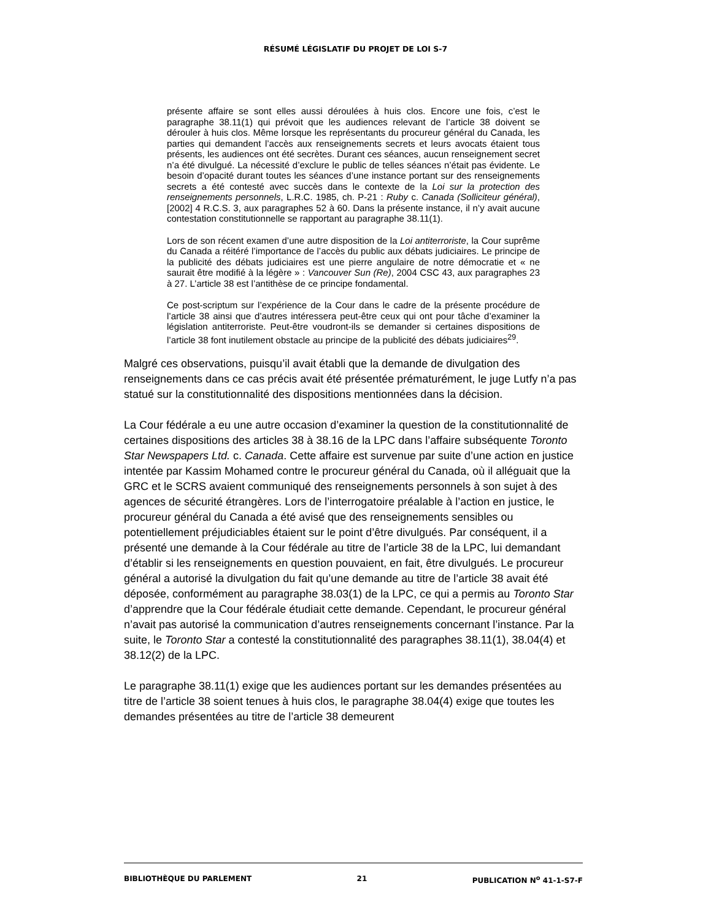RÉSUMÉ LÉGISLATIF DU PROJET DE LOI S-7
présente affaire se sont elles aussi déroulées à huis clos. Encore une fois, c’est le paragraphe 38.11(1) qui prévoit que les audiences relevant de l’article 38 doivent se dérouler à huis clos. Même lorsque les représentants du procureur général du Canada, les parties qui demandent l’accès aux renseignements secrets et leurs avocats étaient tous présents, les audiences ont été secrètes. Durant ces séances, aucun renseignement secret n’a été divulgué. La nécessité d’exclure le public de telles séances n’était pas évidente. Le besoin d’opacité durant toutes les séances d’une instance portant sur des renseignements secrets a été contesté avec succès dans le contexte de la Loi sur la protection des renseignements personnels, L.R.C. 1985, ch. P-21 : Ruby c. Canada (Solliciteur général), [2002] 4 R.C.S. 3, aux paragraphes 52 à 60. Dans la présente instance, il n’y avait aucune contestation constitutionnelle se rapportant au paragraphe 38.11(1).
Lors de son récent examen d’une autre disposition de la Loi antiterroriste, la Cour suprême du Canada a réitéré l’importance de l’accès du public aux débats judiciaires. Le principe de la publicité des débats judiciaires est une pierre angulaire de notre démocratie et « ne saurait être modifié à la légère » : Vancouver Sun (Re), 2004 CSC 43, aux paragraphes 23 à 27. L’article 38 est l’antithèse de ce principe fondamental.
Ce post-scriptum sur l’expérience de la Cour dans le cadre de la présente procédure de l’article 38 ainsi que d’autres intéressera peut-être ceux qui ont pour tâche d’examiner la législation antiterroriste. Peut-être voudront-ils se demander si certaines dispositions de l’article 38 font inutilement obstacle au principe de la publicité des débats judiciaires<sup>29</sup>.
Malgré ces observations, puisqu’il avait établi que la demande de divulgation des renseignements dans ce cas précis avait été présentée prématurément, le juge Lutfy n’a pas statué sur la constitutionnalité des dispositions mentionnées dans la décision.
La Cour fédérale a eu une autre occasion d’examiner la question de la constitutionnalité de certaines dispositions des articles 38 à 38.16 de la LPC dans l’affaire subséquente Toronto Star Newspapers Ltd. c. Canada. Cette affaire est survenue par suite d’une action en justice intentée par Kassim Mohamed contre le procureur général du Canada, où il alléguait que la GRC et le SCRS avaient communiqué des renseignements personnels à son sujet à des agences de sécurité étrangères. Lors de l’interrogatoire préalable à l’action en justice, le procureur général du Canada a été avisé que des renseignements sensibles ou potentiellement préjudiciables étaient sur le point d’être divulgués. Par conséquent, il a présenté une demande à la Cour fédérale au titre de l’article 38 de la LPC, lui demandant d’établir si les renseignements en question pouvaient, en fait, être divulgués. Le procureur général a autorisé la divulgation du fait qu’une demande au titre de l’article 38 avait été déposée, conformément au paragraphe 38.03(1) de la LPC, ce qui a permis au Toronto Star d’apprendre que la Cour fédérale étudiait cette demande. Cependant, le procureur général n’avait pas autorisé la communication d’autres renseignements concernant l’instance. Par la suite, le Toronto Star a contesté la constitutionnalité des paragraphes 38.11(1), 38.04(4) et 38.12(2) de la LPC.
Le paragraphe 38.11(1) exige que les audiences portant sur les demandes présentées au titre de l’article 38 soient tenues à huis clos, le paragraphe 38.04(4) exige que toutes les demandes présentées au titre de l’article 38 demeurent
BIBLIOTHÈQUE DU PARLEMENT 21 PUBLICATION N<sup>o</sup> 41-1-S7-F